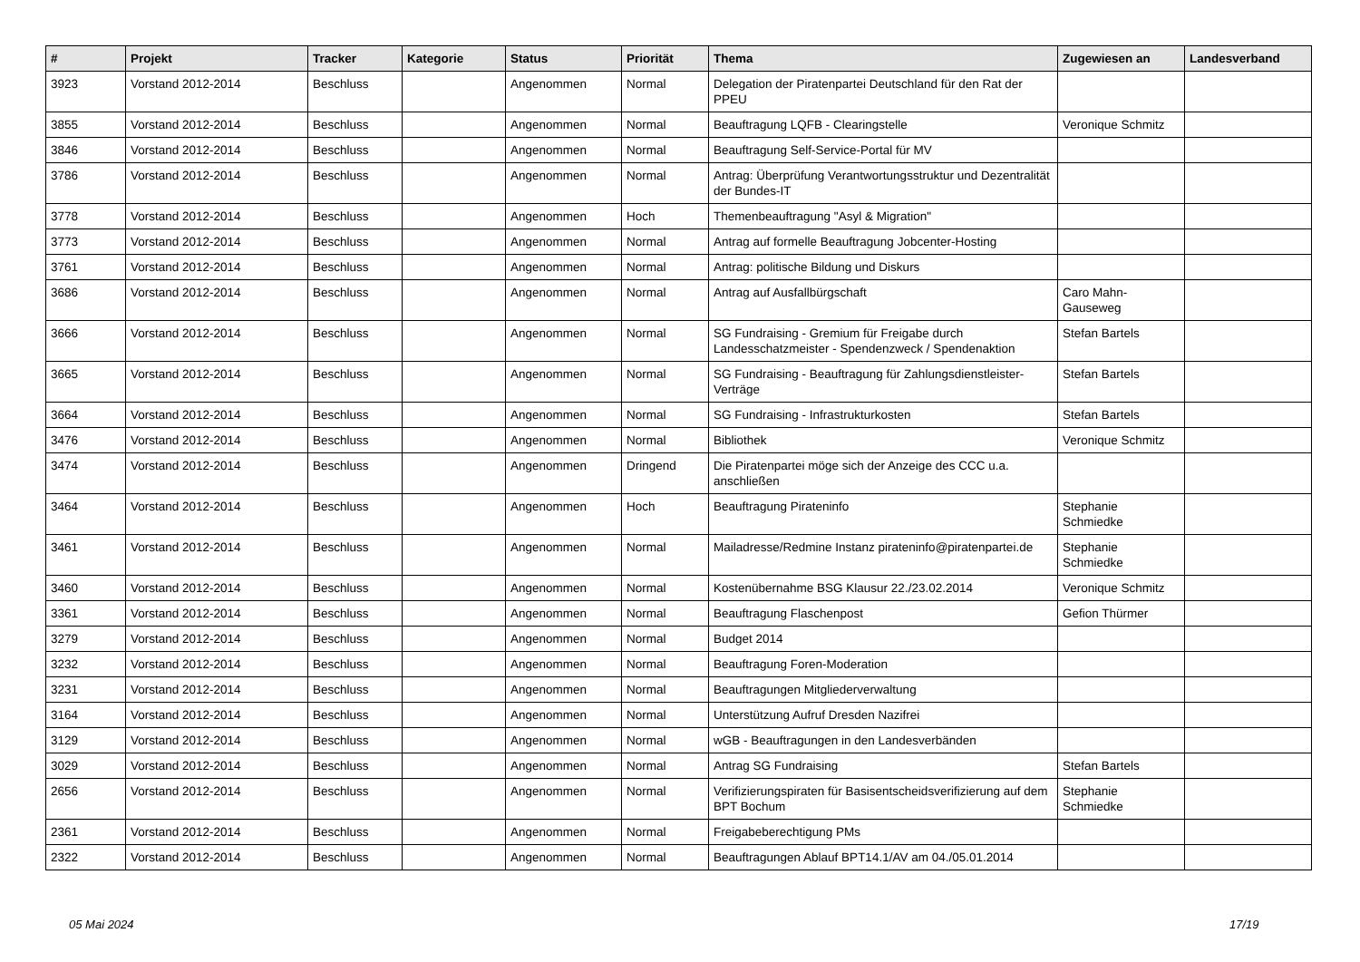| # | Projekt | Tracker | Kategorie | Status | Priorität | Thema | Zugewiesen an | Landesverband |
| --- | --- | --- | --- | --- | --- | --- | --- | --- |
| 3923 | Vorstand 2012-2014 | Beschluss | | Angenommen | Normal | Delegation der Piratenpartei Deutschland für den Rat der PPEU | | |
| 3855 | Vorstand 2012-2014 | Beschluss | | Angenommen | Normal | Beauftragung LQFB - Clearingstelle | Veronique Schmitz | |
| 3846 | Vorstand 2012-2014 | Beschluss | | Angenommen | Normal | Beauftragung Self-Service-Portal für MV | | |
| 3786 | Vorstand 2012-2014 | Beschluss | | Angenommen | Normal | Antrag: Überprüfung Verantwortungsstruktur und Dezentralität der Bundes-IT | | |
| 3778 | Vorstand 2012-2014 | Beschluss | | Angenommen | Hoch | Themenbeauftragung "Asyl & Migration" | | |
| 3773 | Vorstand 2012-2014 | Beschluss | | Angenommen | Normal | Antrag auf formelle Beauftragung Jobcenter-Hosting | | |
| 3761 | Vorstand 2012-2014 | Beschluss | | Angenommen | Normal | Antrag: politische Bildung und Diskurs | | |
| 3686 | Vorstand 2012-2014 | Beschluss | | Angenommen | Normal | Antrag auf Ausfallbürgschaft | Caro Mahn-Gauseweg | |
| 3666 | Vorstand 2012-2014 | Beschluss | | Angenommen | Normal | SG Fundraising - Gremium für Freigabe durch Landesschatzmeister - Spendenzweck / Spendenaktion | Stefan Bartels | |
| 3665 | Vorstand 2012-2014 | Beschluss | | Angenommen | Normal | SG Fundraising - Beauftragung für Zahlungsdienstleister-Verträge | Stefan Bartels | |
| 3664 | Vorstand 2012-2014 | Beschluss | | Angenommen | Normal | SG Fundraising - Infrastrukturkosten | Stefan Bartels | |
| 3476 | Vorstand 2012-2014 | Beschluss | | Angenommen | Normal | Bibliothek | Veronique Schmitz | |
| 3474 | Vorstand 2012-2014 | Beschluss | | Angenommen | Dringend | Die Piratenpartei möge sich der Anzeige des CCC u.a. anschließen | | |
| 3464 | Vorstand 2012-2014 | Beschluss | | Angenommen | Hoch | Beauftragung Pirateninfo | Stephanie Schmiedke | |
| 3461 | Vorstand 2012-2014 | Beschluss | | Angenommen | Normal | Mailadresse/Redmine Instanz pirateninfo@piratenpartei.de | Stephanie Schmiedke | |
| 3460 | Vorstand 2012-2014 | Beschluss | | Angenommen | Normal | Kostenübernahme BSG Klausur 22./23.02.2014 | Veronique Schmitz | |
| 3361 | Vorstand 2012-2014 | Beschluss | | Angenommen | Normal | Beauftragung Flaschenpost | Gefion Thürmer | |
| 3279 | Vorstand 2012-2014 | Beschluss | | Angenommen | Normal | Budget 2014 | | |
| 3232 | Vorstand 2012-2014 | Beschluss | | Angenommen | Normal | Beauftragung Foren-Moderation | | |
| 3231 | Vorstand 2012-2014 | Beschluss | | Angenommen | Normal | Beauftragungen Mitgliederverwaltung | | |
| 3164 | Vorstand 2012-2014 | Beschluss | | Angenommen | Normal | Unterstützung Aufruf Dresden Nazifrei | | |
| 3129 | Vorstand 2012-2014 | Beschluss | | Angenommen | Normal | wGB - Beauftragungen in den Landesverbänden | | |
| 3029 | Vorstand 2012-2014 | Beschluss | | Angenommen | Normal | Antrag SG Fundraising | Stefan Bartels | |
| 2656 | Vorstand 2012-2014 | Beschluss | | Angenommen | Normal | Verifizierungspiraten für Basisentscheidsverifizierung auf dem BPT Bochum | Stephanie Schmiedke | |
| 2361 | Vorstand 2012-2014 | Beschluss | | Angenommen | Normal | Freigabeberechtigung PMs | | |
| 2322 | Vorstand 2012-2014 | Beschluss | | Angenommen | Normal | Beauftragungen Ablauf BPT14.1/AV am 04./05.01.2014 | | |
05 Mai 2024 17/19